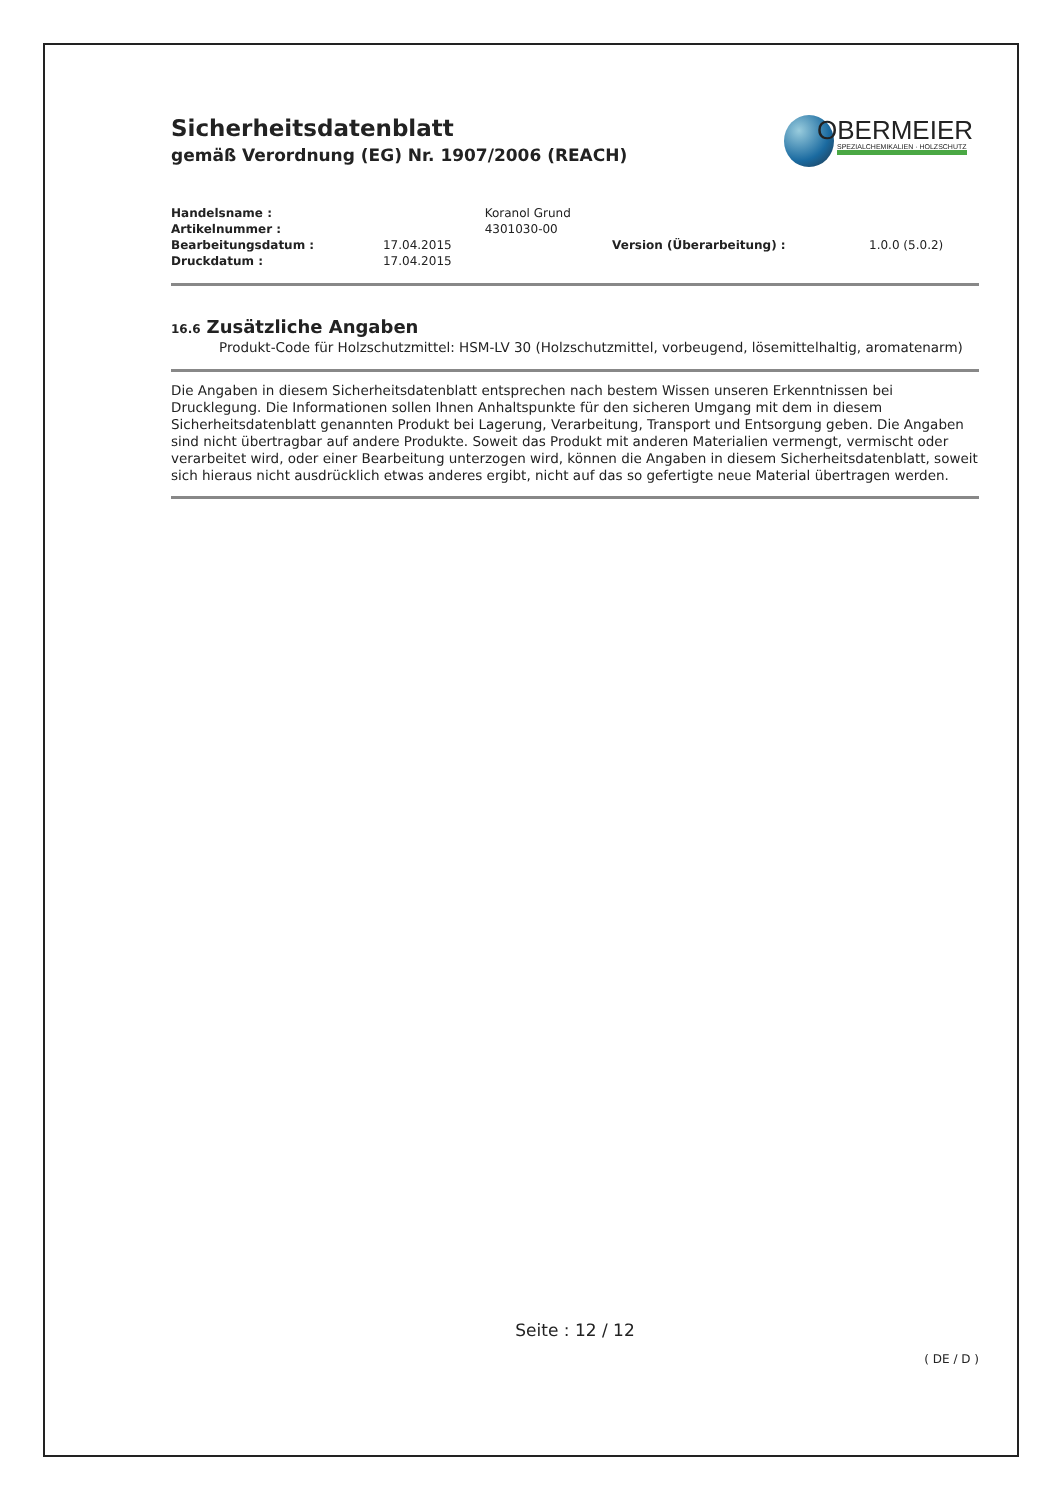Sicherheitsdatenblatt
gemäß Verordnung (EG) Nr. 1907/2006 (REACH)
OBERMEIER
SPEZIALCHEMIKALIEN · HOLZSCHUTZ
| Handelsname : | | Koranol Grund | | |
| Artikelnummer : | | 4301030-00 | | |
| Bearbeitungsdatum : | 17.04.2015 | | Version (Überarbeitung) : | 1.0.0 (5.0.2) |
| Druckdatum : | 17.04.2015 | | | |
16.6 Zusätzliche Angaben
Produkt-Code für Holzschutzmittel: HSM-LV 30 (Holzschutzmittel, vorbeugend, lösemittelhaltig, aromatenarm)
Die Angaben in diesem Sicherheitsdatenblatt entsprechen nach bestem Wissen unseren Erkenntnissen bei Drucklegung. Die Informationen sollen Ihnen Anhaltspunkte für den sicheren Umgang mit dem in diesem Sicherheitsdatenblatt genannten Produkt bei Lagerung, Verarbeitung, Transport und Entsorgung geben. Die Angaben sind nicht übertragbar auf andere Produkte. Soweit das Produkt mit anderen Materialien vermengt, vermischt oder verarbeitet wird, oder einer Bearbeitung unterzogen wird, können die Angaben in diesem Sicherheitsdatenblatt, soweit sich hieraus nicht ausdrücklich etwas anderes ergibt, nicht auf das so gefertigte neue Material übertragen werden.
Seite : 12 / 12
( DE / D )